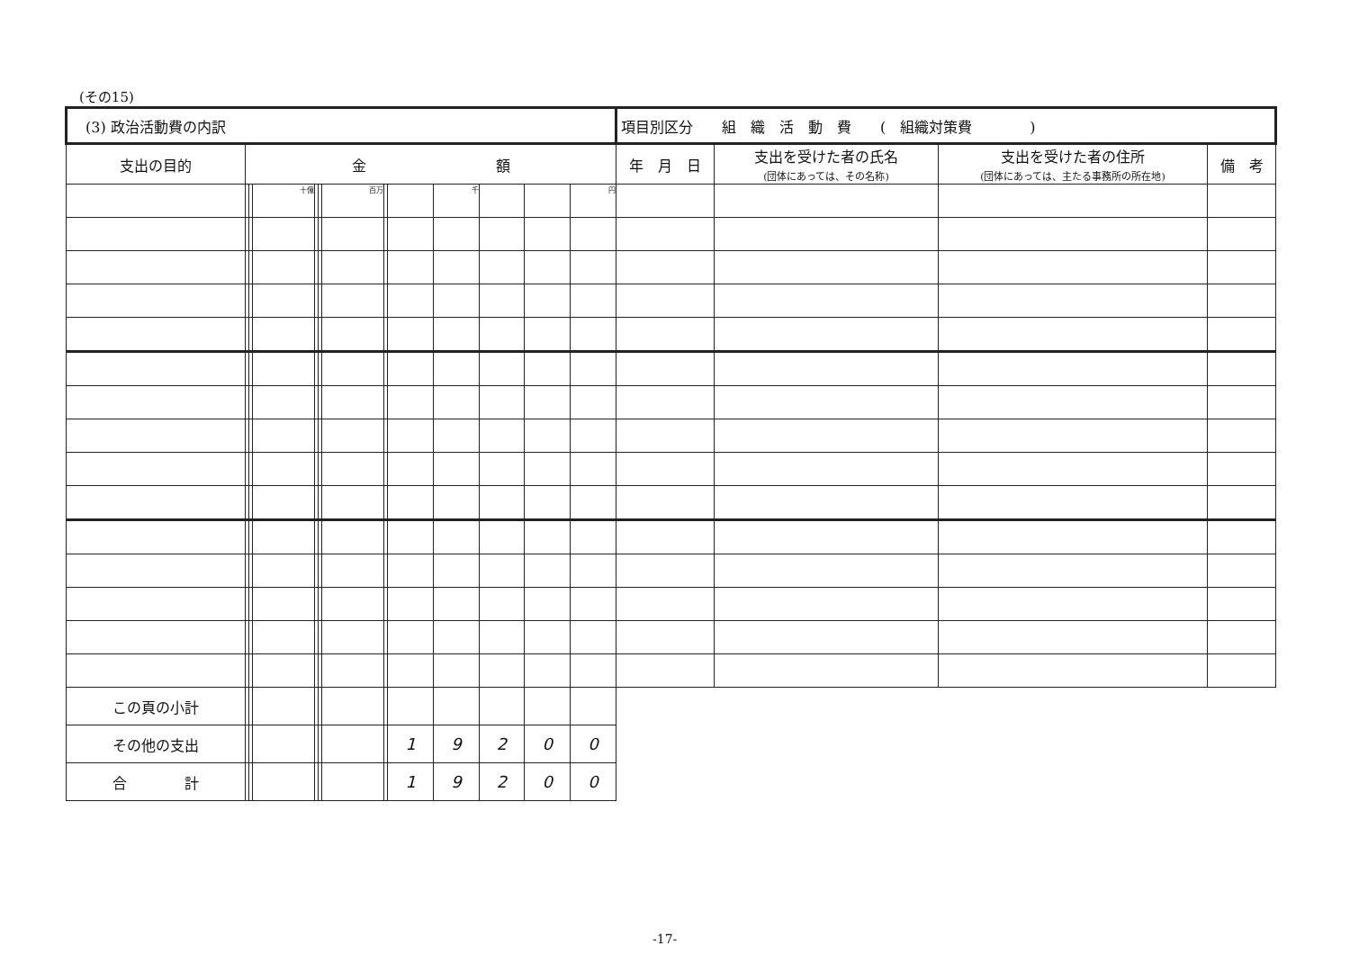(その15)
| (3) 政治活動費の内訳 | | | | | | | | | | | | | 項目別区分 組 織 活 動 費 ( 組織対策費 ) | | | |
| 支出の目的 | 金 額 | | | | | | | | | | | | 年 月 日 | 支出を受けた者の氏名 (団体にあっては、その名称) | 支出を受けた者の住所 (団体にあっては、主たる事務所の所在地) | 備 考 |
| | | | 十億 | | | 百万 | | | 千 | | | 円 | | | | |
| この頁の小計 | | | | | | | | | | | | | | | | |
| その他の支出 | | | | | | | | 1 | 9 | 2 | 0 | 0 | | | | |
| 合 計 | | | | | | | | 1 | 9 | 2 | 0 | 0 | | | | |
-17-